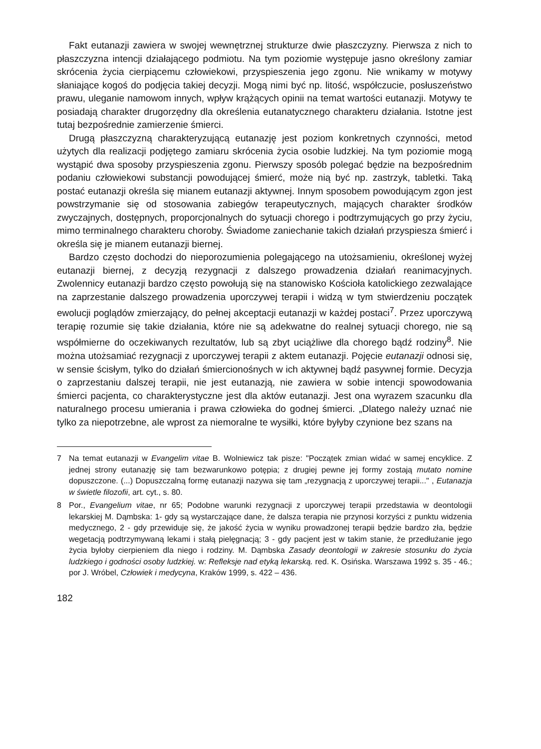Fakt eutanazji zawiera w swojej wewnętrznej strukturze dwie płaszczyzny. Pierwsza z nich to płaszczyzna intencji działającego podmiotu. Na tym poziomie występuje jasno określony zamiar skrócenia życia cierpiącemu człowiekowi, przyspieszenia jego zgonu. Nie wnikamy w motywy słaniające kogoś do podjęcia takiej decyzji. Mogą nimi być np. litość, współczucie, posłuszeństwo prawu, uleganie namowom innych, wpływ krążących opinii na temat wartości eutanazji. Motywy te posiadają charakter drugorzędny dla określenia eutanatycznego charakteru działania. Istotne jest tutaj bezpośrednie zamierzenie śmierci.
Drugą płaszczyzną charakteryzującą eutanazję jest poziom konkretnych czynności, metod użytych dla realizacji podjętego zamiaru skrócenia życia osobie ludzkiej. Na tym poziomie mogą wystąpić dwa sposoby przyspieszenia zgonu. Pierwszy sposób polegać będzie na bezpośrednim podaniu człowiekowi substancji powodującej śmierć, może nią być np. zastrzyk, tabletki. Taką postać eutanazji określa się mianem eutanazji aktywnej. Innym sposobem powodującym zgon jest powstrzymanie się od stosowania zabiegów terapeutycznych, mających charakter środków zwyczajnych, dostępnych, proporcjonalnych do sytuacji chorego i podtrzymujących go przy życiu, mimo terminalnego charakteru choroby. Świadome zaniechanie takich działań przyspiesza śmierć i określa się je mianem eutanazji biernej.
Bardzo często dochodzi do nieporozumienia polegającego na utożsamieniu, określonej wyżej eutanazji biernej, z decyzją rezygnacji z dalszego prowadzenia działań reanimacyjnych. Zwolennicy eutanazji bardzo często powołują się na stanowisko Kościoła katolickiego zezwalające na zaprzestanie dalszego prowadzenia uporczywej terapii i widzą w tym stwierdzeniu początek ewolucji poglądów zmierzający, do pełnej akceptacji eutanazji w każdej postaci<sup>7</sup>. Przez uporczywą terapię rozumie się takie działania, które nie są adekwatne do realnej sytuacji chorego, nie są współmierne do oczekiwanych rezultatów, lub są zbyt uciążliwe dla chorego bądź rodziny<sup>8</sup>. Nie można utożsamiać rezygnacji z uporczywej terapii z aktem eutanazji. Pojęcie eutanazji odnosi się, w sensie ścisłym, tylko do działań śmiercionośnych w ich aktywnej bądź pasywnej formie. Decyzja o zaprzestaniu dalszej terapii, nie jest eutanazją, nie zawiera w sobie intencji spowodowania śmierci pacjenta, co charakterystyczne jest dla aktów eutanazji. Jest ona wyrazem szacunku dla naturalnego procesu umierania i prawa człowieka do godnej śmierci. „Dlatego należy uznać nie tylko za niepotrzebne, ale wprost za niemoralne te wysiłki, które byłyby czynione bez szans na
7 Na temat eutanazji w Evangelim vitae B. Wolniewicz tak pisze: "Początek zmian widać w samej encyklice. Z jednej strony eutanazję się tam bezwarunkowo potępia; z drugiej pewne jej formy zostają mutato nomine dopuszczone. (...) Dopuszczalną formę eutanazji nazywa się tam „rezygnacją z uporczywej terapii..." , Eutanazja w świetle filozofii, art. cyt., s. 80.
8 Por., Evangelium vitae, nr 65; Podobne warunki rezygnacji z uporczywej terapii przedstawia w deontologii lekarskiej M. Dąmbska: 1- gdy są wystarczające dane, że dalsza terapia nie przynosi korzyści z punktu widzenia medycznego, 2 - gdy przewiduje się, że jakość życia w wyniku prowadzonej terapii będzie bardzo zła, będzie wegetacją podtrzymywaną lekami i stałą pielęgnacją; 3 - gdy pacjent jest w takim stanie, że przedłużanie jego życia byłoby cierpieniem dla niego i rodziny. M. Dąmbska Zasady deontologii w zakresie stosunku do życia ludzkiego i godności osoby ludzkiej. w: Refleksje nad etyką lekarską. red. K. Osińska. Warszawa 1992 s. 35 - 46.; por J. Wróbel, Człowiek i medycyna, Kraków 1999, s. 422 – 436.
182